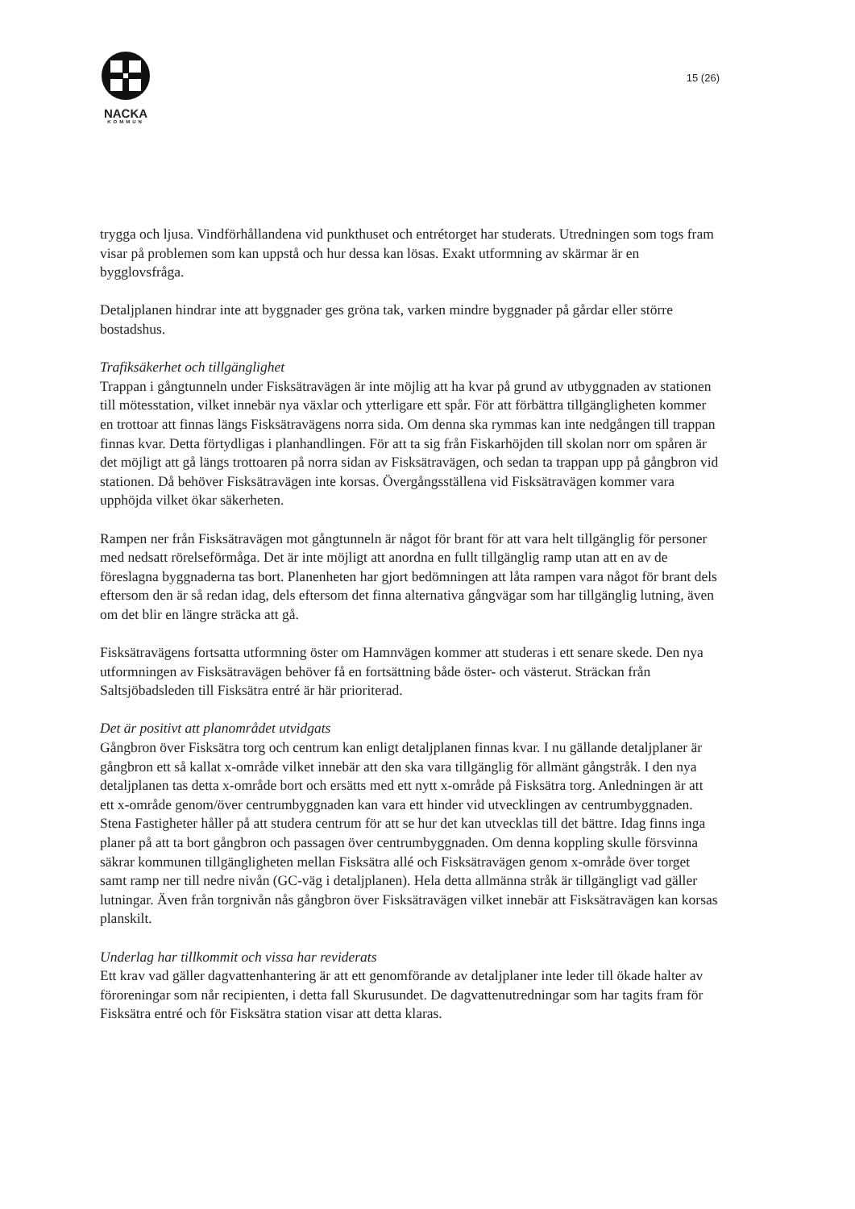NACKA
KOMMUN
15 (26)
trygga och ljusa. Vindförhållandena vid punkthuset och entrétorget har studerats. Utredningen som togs fram visar på problemen som kan uppstå och hur dessa kan lösas. Exakt utformning av skärmar är en bygglovsfråga.
Detaljplanen hindrar inte att byggnader ges gröna tak, varken mindre byggnader på gårdar eller större bostadshus.
Trafiksäkerhet och tillgänglighet
Trappan i gångtunneln under Fisksätravägen är inte möjlig att ha kvar på grund av utbyggnaden av stationen till mötesstation, vilket innebär nya växlar och ytterligare ett spår. För att förbättra tillgängligheten kommer en trottoar att finnas längs Fisksätravägens norra sida. Om denna ska rymmas kan inte nedgången till trappan finnas kvar. Detta förtydligas i planhandlingen. För att ta sig från Fiskarhöjden till skolan norr om spåren är det möjligt att gå längs trottoaren på norra sidan av Fisksätravägen, och sedan ta trappan upp på gångbron vid stationen. Då behöver Fisksätravägen inte korsas. Övergångsställena vid Fisksätravägen kommer vara upphöjda vilket ökar säkerheten.
Rampen ner från Fisksätravägen mot gångtunneln är något för brant för att vara helt tillgänglig för personer med nedsatt rörelseförmåga. Det är inte möjligt att anordna en fullt tillgänglig ramp utan att en av de föreslagna byggnaderna tas bort. Planenheten har gjort bedömningen att låta rampen vara något för brant dels eftersom den är så redan idag, dels eftersom det finna alternativa gångvägar som har tillgänglig lutning, även om det blir en längre sträcka att gå.
Fisksätravägens fortsatta utformning öster om Hamnvägen kommer att studeras i ett senare skede. Den nya utformningen av Fisksätravägen behöver få en fortsättning både öster- och västerut. Sträckan från Saltsjöbadsleden till Fisksätra entré är här prioriterad.
Det är positivt att planområdet utvidgats
Gångbron över Fisksätra torg och centrum kan enligt detaljplanen finnas kvar. I nu gällande detaljplaner är gångbron ett så kallat x-område vilket innebär att den ska vara tillgänglig för allmänt gångstråk. I den nya detaljplanen tas detta x-område bort och ersätts med ett nytt x-område på Fisksätra torg. Anledningen är att ett x-område genom/över centrumbyggnaden kan vara ett hinder vid utvecklingen av centrumbyggnaden. Stena Fastigheter håller på att studera centrum för att se hur det kan utvecklas till det bättre. Idag finns inga planer på att ta bort gångbron och passagen över centrumbyggnaden. Om denna koppling skulle försvinna säkrar kommunen tillgängligheten mellan Fisksätra allé och Fisksätravägen genom x-område över torget samt ramp ner till nedre nivån (GC-väg i detaljplanen). Hela detta allmänna stråk är tillgängligt vad gäller lutningar. Även från torgnivån nås gångbron över Fisksätravägen vilket innebär att Fisksätravägen kan korsas planskilt.
Underlag har tillkommit och vissa har reviderats
Ett krav vad gäller dagvattenhantering är att ett genomförande av detaljplaner inte leder till ökade halter av föroreningar som når recipienten, i detta fall Skurusundet. De dagvattenutredningar som har tagits fram för Fisksätra entré och för Fisksätra station visar att detta klaras.